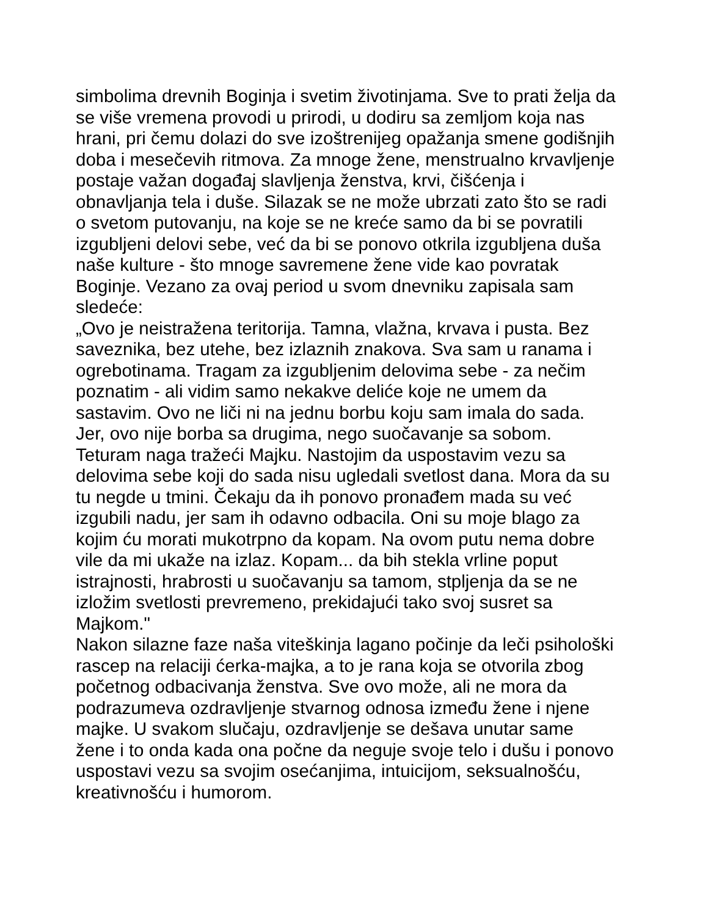simbolima drevnih Boginja i svetim životinjama. Sve to prati želja da
se više vremena provodi u prirodi, u dodiru sa zemljom koja nas
hrani, pri čemu dolazi do sve izoštrenijeg opažanja smene godišnjih
doba i mesečevih ritmova. Za mnoge žene, menstrualno krvavljenje
postaje važan događaj slavljenja ženstva, krvi, čišćenja i
obnavljanja tela i duše. Silazak se ne može ubrzati zato što se radi
o svetom putovanju, na koje se ne kreće samo da bi se povratili
izgubljeni delovi sebe, već da bi se ponovo otkrila izgubljena duša
naše kulture - što mnoge savremene žene vide kao povratak
Boginje. Vezano za ovaj period u svom dnevniku zapisala sam
sledeće:
„Ovo je neistražena teritorija. Tamna, vlažna, krvava i pusta. Bez
saveznika, bez utehe, bez izlaznih znakova. Sva sam u ranama i
ogrebotinama. Tragam za izgubljenim delovima sebe - za nečim
poznatim - ali vidim samo nekakve deliće koje ne umem da
sastavim. Ovo ne liči ni na jednu borbu koju sam imala do sada.
Jer, ovo nije borba sa drugima, nego suočavanje sa sobom.
Teturam naga tražeći Majku. Nastojim da uspostavim vezu sa
delovima sebe koji do sada nisu ugledali svetlost dana. Mora da su
tu negde u tmini. Čekaju da ih ponovo pronađem mada su već
izgubili nadu, jer sam ih odavno odbacila. Oni su moje blago za
kojim ću morati mukotrpno da kopam. Na ovom putu nema dobre
vile da mi ukaže na izlaz. Kopam... da bih stekla vrline poput
istrajnosti, hrabrosti u suočavanju sa tamom, stpljenja da se ne
izložim svetlosti prevremeno, prekidajući tako svoj susret sa
Majkom."
Nakon silazne faze naša viteškinja lagano počinje da leči psihološki
rascep na relaciji ćerka-majka, a to je rana koja se otvorila zbog
početnog odbacivanja ženstva. Sve ovo može, ali ne mora da
podrazumeva ozdravljenje stvarnog odnosa između žene i njene
majke. U svakom slučaju, ozdravljenje se dešava unutar same
žene i to onda kada ona počne da neguje svoje telo i dušu i ponovo
uspostavi vezu sa svojim osećanjima, intuicijom, seksualnošću,
kreativnošću i humorom.